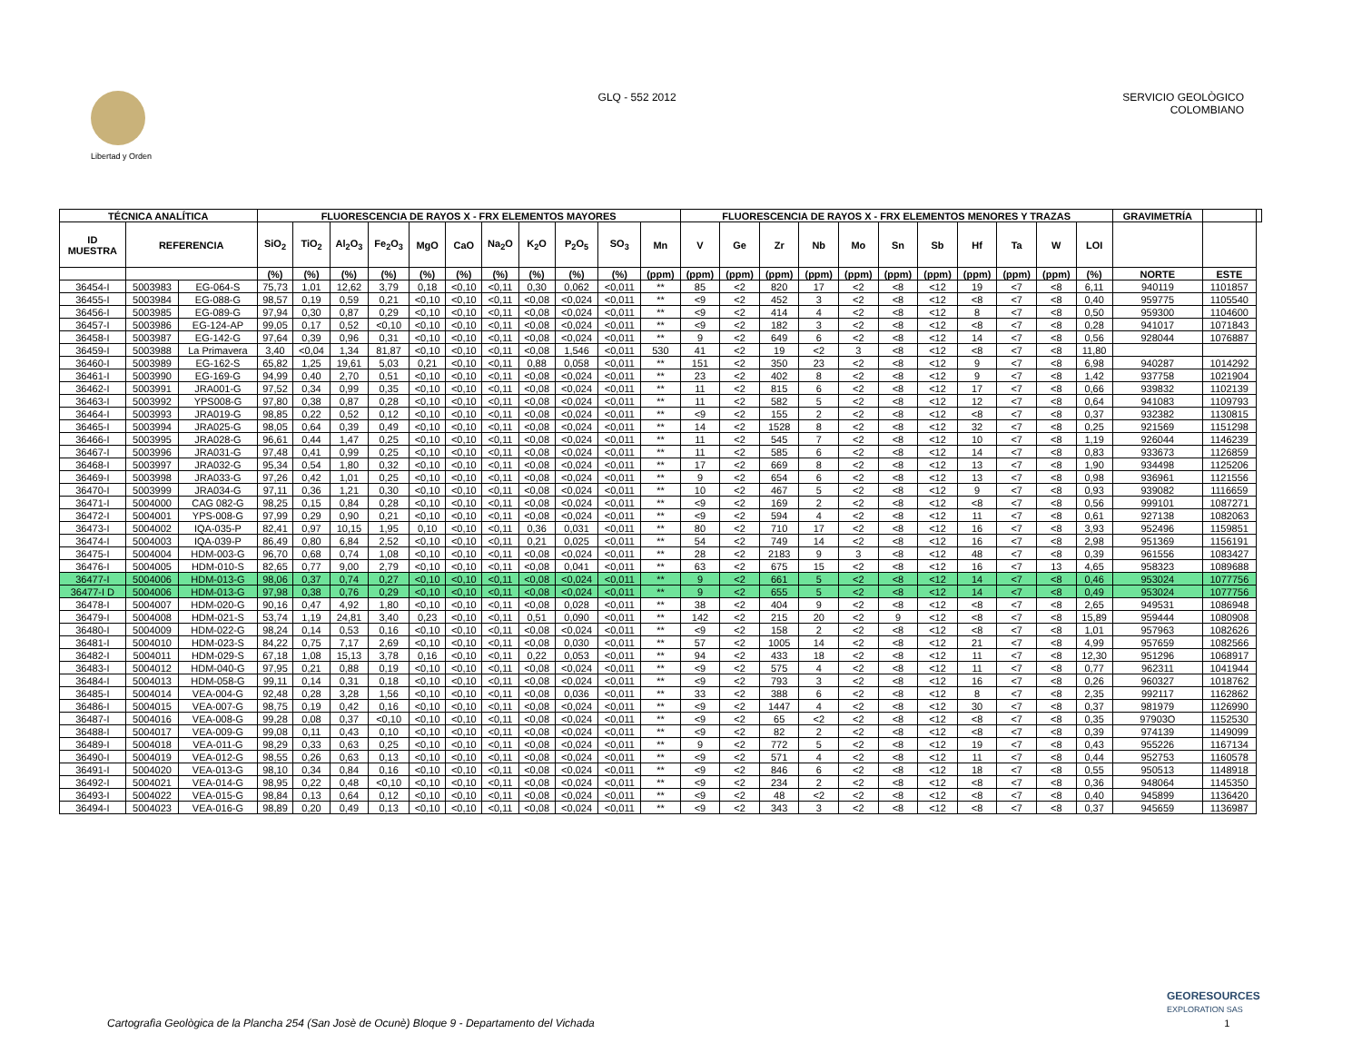Libertad y Orden
GLQ - 552 2012 SERVICIO GEOLÒGICO
COLOMBIANO
| TÉCNICA ANALÍTICA | | | FLUORESCENCIA DE RAYOS X - FRX ELEMENTOS MAYORES | | | | | | | | | | | FLUORESCENCIA DE RAYOS X - FRX ELEMENTOS MENORES Y TRAZAS | | | | | | | | | | | GRAVIMETRÍA | | |
| --- | --- | --- | --- | --- | --- | --- | --- | --- | --- | --- | --- | --- | --- | --- | --- | --- | --- | --- | --- | --- | --- | --- | --- | --- | --- | --- | --- |
| ID MUESTRA | REFERENCIA | | SiO<sub>2</sub> | TiO<sub>2</sub> | Al<sub>2</sub>O<sub>3</sub> | Fe<sub>2</sub>O<sub>3</sub> | MgO | CaO | Na<sub>2</sub>O | K<sub>2</sub>O | P<sub>2</sub>O<sub>5</sub> | SO<sub>3</sub> | Mn | V | Ge | Zr | Nb | Mo | Sn | Sb | Hf | Ta | W | LOI | | | |
| | | | (%) | (%) | (%) | (%) | (%) | (%) | (%) | (%) | (%) | (%) | (ppm) | (ppm) | (ppm) | (ppm) | (ppm) | (ppm) | (ppm) | (ppm) | (ppm) | (ppm) | (ppm) | (%) | NORTE | ESTE | |
| 36454-I | 5003983 | EG-064-S | 75,73 | 1,01 | 12,62 | 3,79 | 0,18 | <0,10 | <0,11 | 0,30 | 0,062 | <0,011 | ** | 85 | <2 | 820 | 17 | <2 | <8 | <12 | 19 | <7 | <8 | 6,11 | 940119 | 1101857 | |
| 36455-I | 5003984 | EG-088-G | 98,57 | 0,19 | 0,59 | 0,21 | <0,10 | <0,10 | <0,11 | <0,08 | <0,024 | <0,011 | ** | <9 | <2 | 452 | 3 | <2 | <8 | <12 | <8 | <7 | <8 | 0,40 | 959775 | 1105540 | |
| 36456-I | 5003985 | EG-089-G | 97,94 | 0,30 | 0,87 | 0,29 | <0,10 | <0,10 | <0,11 | <0,08 | <0,024 | <0,011 | ** | <9 | <2 | 414 | 4 | <2 | <8 | <12 | 8 | <7 | <8 | 0,50 | 959300 | 1104600 | |
| 36457-I | 5003986 | EG-124-AP | 99,05 | 0,17 | 0,52 | <0,10 | <0,10 | <0,10 | <0,11 | <0,08 | <0,024 | <0,011 | ** | <9 | <2 | 182 | 3 | <2 | <8 | <12 | <8 | <7 | <8 | 0,28 | 941017 | 1071843 | |
| 36458-I | 5003987 | EG-142-G | 97,64 | 0,39 | 0,96 | 0,31 | <0,10 | <0,10 | <0,11 | <0,08 | <0,024 | <0,011 | ** | 9 | <2 | 649 | 6 | <2 | <8 | <12 | 14 | <7 | <8 | 0,56 | 928044 | 1076887 | |
| 36459-I | 5003988 | La Primavera | 3,40 | <0,04 | 1,34 | 81,87 | <0,10 | <0,10 | <0,11 | <0,08 | 1,546 | <0,011 | 530 | 41 | <2 | 19 | <2 | 3 | <8 | <12 | <8 | <7 | <8 | 11,80 | | | |
| 36460-I | 5003989 | EG-162-S | 65,82 | 1,25 | 19,61 | 5,03 | 0,21 | <0,10 | <0,11 | 0,88 | 0,058 | <0,011 | ** | 151 | <2 | 350 | 23 | <2 | <8 | <12 | 9 | <7 | <8 | 6,98 | 940287 | 1014292 | |
| 36461-I | 5003990 | EG-169-G | 94,99 | 0,40 | 2,70 | 0,51 | <0,10 | <0,10 | <0,11 | <0,08 | <0,024 | <0,011 | ** | 23 | <2 | 402 | 8 | <2 | <8 | <12 | 9 | <7 | <8 | 1,42 | 937758 | 1021904 | |
| 36462-I | 5003991 | JRA001-G | 97,52 | 0,34 | 0,99 | 0,35 | <0,10 | <0,10 | <0,11 | <0,08 | <0,024 | <0,011 | ** | 11 | <2 | 815 | 6 | <2 | <8 | <12 | 17 | <7 | <8 | 0,66 | 939832 | 1102139 | |
| 36463-I | 5003992 | YPS008-G | 97,80 | 0,38 | 0,87 | 0,28 | <0,10 | <0,10 | <0,11 | <0,08 | <0,024 | <0,011 | ** | 11 | <2 | 582 | 5 | <2 | <8 | <12 | 12 | <7 | <8 | 0,64 | 941083 | 1109793 | |
| 36464-I | 5003993 | JRA019-G | 98,85 | 0,22 | 0,52 | 0,12 | <0,10 | <0,10 | <0,11 | <0,08 | <0,024 | <0,011 | ** | <9 | <2 | 155 | 2 | <2 | <8 | <12 | <8 | <7 | <8 | 0,37 | 932382 | 1130815 | |
| 36465-I | 5003994 | JRA025-G | 98,05 | 0,64 | 0,39 | 0,49 | <0,10 | <0,10 | <0,11 | <0,08 | <0,024 | <0,011 | ** | 14 | <2 | 1528 | 8 | <2 | <8 | <12 | 32 | <7 | <8 | 0,25 | 921569 | 1151298 | |
| 36466-I | 5003995 | JRA028-G | 96,61 | 0,44 | 1,47 | 0,25 | <0,10 | <0,10 | <0,11 | <0,08 | <0,024 | <0,011 | ** | 11 | <2 | 545 | 7 | <2 | <8 | <12 | 10 | <7 | <8 | 1,19 | 926044 | 1146239 | |
| 36467-I | 5003996 | JRA031-G | 97,48 | 0,41 | 0,99 | 0,25 | <0,10 | <0,10 | <0,11 | <0,08 | <0,024 | <0,011 | ** | 11 | <2 | 585 | 6 | <2 | <8 | <12 | 14 | <7 | <8 | 0,83 | 933673 | 1126859 | |
| 36468-I | 5003997 | JRA032-G | 95,34 | 0,54 | 1,80 | 0,32 | <0,10 | <0,10 | <0,11 | <0,08 | <0,024 | <0,011 | ** | 17 | <2 | 669 | 8 | <2 | <8 | <12 | 13 | <7 | <8 | 1,90 | 934498 | 1125206 | |
| 36469-I | 5003998 | JRA033-G | 97,26 | 0,42 | 1,01 | 0,25 | <0,10 | <0,10 | <0,11 | <0,08 | <0,024 | <0,011 | ** | 9 | <2 | 654 | 6 | <2 | <8 | <12 | 13 | <7 | <8 | 0,98 | 936961 | 1121556 | |
| 36470-I | 5003999 | JRA034-G | 97,11 | 0,36 | 1,21 | 0,30 | <0,10 | <0,10 | <0,11 | <0,08 | <0,024 | <0,011 | ** | 10 | <2 | 467 | 5 | <2 | <8 | <12 | 9 | <7 | <8 | 0,93 | 939082 | 1116659 | |
| 36471-I | 5004000 | CAG 082-G | 98,25 | 0,15 | 0,84 | 0,28 | <0,10 | <0,10 | <0,11 | <0,08 | <0,024 | <0,011 | ** | <9 | <2 | 169 | 2 | <2 | <8 | <12 | <8 | <7 | <8 | 0,56 | 999101 | 1087271 | |
| 36472-I | 5004001 | YPS-008-G | 97,99 | 0,29 | 0,90 | 0,21 | <0,10 | <0,10 | <0,11 | <0,08 | <0,024 | <0,011 | ** | <9 | <2 | 594 | 4 | <2 | <8 | <12 | 11 | <7 | <8 | 0,61 | 927138 | 1082063 | |
| 36473-I | 5004002 | IQA-035-P | 82,41 | 0,97 | 10,15 | 1,95 | 0,10 | <0,10 | <0,11 | 0,36 | 0,031 | <0,011 | ** | 80 | <2 | 710 | 17 | <2 | <8 | <12 | 16 | <7 | <8 | 3,93 | 952496 | 1159851 | |
| 36474-I | 5004003 | IQA-039-P | 86,49 | 0,80 | 6,84 | 2,52 | <0,10 | <0,10 | <0,11 | 0,21 | 0,025 | <0,011 | ** | 54 | <2 | 749 | 14 | <2 | <8 | <12 | 16 | <7 | <8 | 2,98 | 951369 | 1156191 | |
| 36475-I | 5004004 | HDM-003-G | 96,70 | 0,68 | 0,74 | 1,08 | <0,10 | <0,10 | <0,11 | <0,08 | <0,024 | <0,011 | ** | 28 | <2 | 2183 | 9 | 3 | <8 | <12 | 48 | <7 | <8 | 0,39 | 961556 | 1083427 | |
| 36476-I | 5004005 | HDM-010-S | 82,65 | 0,77 | 9,00 | 2,79 | <0,10 | <0,10 | <0,11 | <0,08 | 0,041 | <0,011 | ** | 63 | <2 | 675 | 15 | <2 | <8 | <12 | 16 | <7 | 13 | 4,65 | 958323 | 1089688 | |
| 36477-I | 5004006 | HDM-013-G | 98,06 | 0,37 | 0,74 | 0,27 | <0,10 | <0,10 | <0,11 | <0,08 | <0,024 | <0,011 | ** | 9 | <2 | 661 | 5 | <2 | <8 | <12 | 14 | <7 | <8 | 0,46 | 953024 | 1077756 | |
| 36477-I D | 5004006 | HDM-013-G | 97,98 | 0,38 | 0,76 | 0,29 | <0,10 | <0,10 | <0,11 | <0,08 | <0,024 | <0,011 | ** | 9 | <2 | 655 | 5 | <2 | <8 | <12 | 14 | <7 | <8 | 0,49 | 953024 | 1077756 | |
| 36478-I | 5004007 | HDM-020-G | 90,16 | 0,47 | 4,92 | 1,80 | <0,10 | <0,10 | <0,11 | <0,08 | 0,028 | <0,011 | ** | 38 | <2 | 404 | 9 | <2 | <8 | <12 | <8 | <7 | <8 | 2,65 | 949531 | 1086948 | |
| 36479-I | 5004008 | HDM-021-S | 53,74 | 1,19 | 24,81 | 3,40 | 0,23 | <0,10 | <0,11 | 0,51 | 0,090 | <0,011 | ** | 142 | <2 | 215 | 20 | <2 | 9 | <12 | <8 | <7 | <8 | 15,89 | 959444 | 1080908 | |
| 36480-I | 5004009 | HDM-022-G | 98,24 | 0,14 | 0,53 | 0,16 | <0,10 | <0,10 | <0,11 | <0,08 | <0,024 | <0,011 | ** | <9 | <2 | 158 | 2 | <2 | <8 | <12 | <8 | <7 | <8 | 1,01 | 957963 | 1082626 | |
| 36481-I | 5004010 | HDM-023-S | 84,22 | 0,75 | 7,17 | 2,69 | <0,10 | <0,10 | <0,11 | <0,08 | 0,030 | <0,011 | ** | 57 | <2 | 1005 | 14 | <2 | <8 | <12 | 21 | <7 | <8 | 4,99 | 957659 | 1082566 | |
| 36482-I | 5004011 | HDM-029-S | 67,18 | 1,08 | 15,13 | 3,78 | 0,16 | <0,10 | <0,11 | 0,22 | 0,053 | <0,011 | ** | 94 | <2 | 433 | 18 | <2 | <8 | <12 | 11 | <7 | <8 | 12,30 | 951296 | 1068917 | |
| 36483-I | 5004012 | HDM-040-G | 97,95 | 0,21 | 0,88 | 0,19 | <0,10 | <0,10 | <0,11 | <0,08 | <0,024 | <0,011 | ** | <9 | <2 | 575 | 4 | <2 | <8 | <12 | 11 | <7 | <8 | 0,77 | 962311 | 1041944 | |
| 36484-I | 5004013 | HDM-058-G | 99,11 | 0,14 | 0,31 | 0,18 | <0,10 | <0,10 | <0,11 | <0,08 | <0,024 | <0,011 | ** | <9 | <2 | 793 | 3 | <2 | <8 | <12 | 16 | <7 | <8 | 0,26 | 960327 | 1018762 | |
| 36485-I | 5004014 | VEA-004-G | 92,48 | 0,28 | 3,28 | 1,56 | <0,10 | <0,10 | <0,11 | <0,08 | 0,036 | <0,011 | ** | 33 | <2 | 388 | 6 | <2 | <8 | <12 | 8 | <7 | <8 | 2,35 | 992117 | 1162862 | |
| 36486-I | 5004015 | VEA-007-G | 98,75 | 0,19 | 0,42 | 0,16 | <0,10 | <0,10 | <0,11 | <0,08 | <0,024 | <0,011 | ** | <9 | <2 | 1447 | 4 | <2 | <8 | <12 | 30 | <7 | <8 | 0,37 | 981979 | 1126990 | |
| 36487-I | 5004016 | VEA-008-G | 99,28 | 0,08 | 0,37 | <0,10 | <0,10 | <0,10 | <0,11 | <0,08 | <0,024 | <0,011 | ** | <9 | <2 | 65 | <2 | <2 | <8 | <12 | <8 | <7 | <8 | 0,35 | 97903O | 1152530 | |
| 36488-I | 5004017 | VEA-009-G | 99,08 | 0,11 | 0,43 | 0,10 | <0,10 | <0,10 | <0,11 | <0,08 | <0,024 | <0,011 | ** | <9 | <2 | 82 | 2 | <2 | <8 | <12 | <8 | <7 | <8 | 0,39 | 974139 | 1149099 | |
| 36489-I | 5004018 | VEA-011-G | 98,29 | 0,33 | 0,63 | 0,25 | <0,10 | <0,10 | <0,11 | <0,08 | <0,024 | <0,011 | ** | 9 | <2 | 772 | 5 | <2 | <8 | <12 | 19 | <7 | <8 | 0,43 | 955226 | 1167134 | |
| 36490-I | 5004019 | VEA-012-G | 98,55 | 0,26 | 0,63 | 0,13 | <0,10 | <0,10 | <0,11 | <0,08 | <0,024 | <0,011 | ** | <9 | <2 | 571 | 4 | <2 | <8 | <12 | 11 | <7 | <8 | 0,44 | 952753 | 1160578 | |
| 36491-I | 5004020 | VEA-013-G | 98,10 | 0,34 | 0,84 | 0,16 | <0,10 | <0,10 | <0,11 | <0,08 | <0,024 | <0,011 | ** | <9 | <2 | 846 | 6 | <2 | <8 | <12 | 18 | <7 | <8 | 0,55 | 950513 | 1148918 | |
| 36492-I | 5004021 | VEA-014-G | 98,95 | 0,22 | 0,48 | <0,10 | <0,10 | <0,10 | <0,11 | <0,08 | <0,024 | <0,011 | ** | <9 | <2 | 234 | 2 | <2 | <8 | <12 | <8 | <7 | <8 | 0,36 | 948064 | 1145350 | |
| 36493-I | 5004022 | VEA-015-G | 98,84 | 0,13 | 0,64 | 0,12 | <0,10 | <0,10 | <0,11 | <0,08 | <0,024 | <0,011 | ** | <9 | <2 | 48 | <2 | <2 | <8 | <12 | <8 | <7 | <8 | 0,40 | 945899 | 1136420 | |
| 36494-I | 5004023 | VEA-016-G | 98,89 | 0,20 | 0,49 | 0,13 | <0,10 | <0,10 | <0,11 | <0,08 | <0,024 | <0,011 | ** | <9 | <2 | 343 | 3 | <2 | <8 | <12 | <8 | <7 | <8 | 0,37 | 945659 | 1136987 | |
GEORESOURCES
EXPLORATION SAS
Cartografìa Geològica de la Plancha 254 (San Josè de Ocunè) Bloque 9 - Departamento del Vichada 1